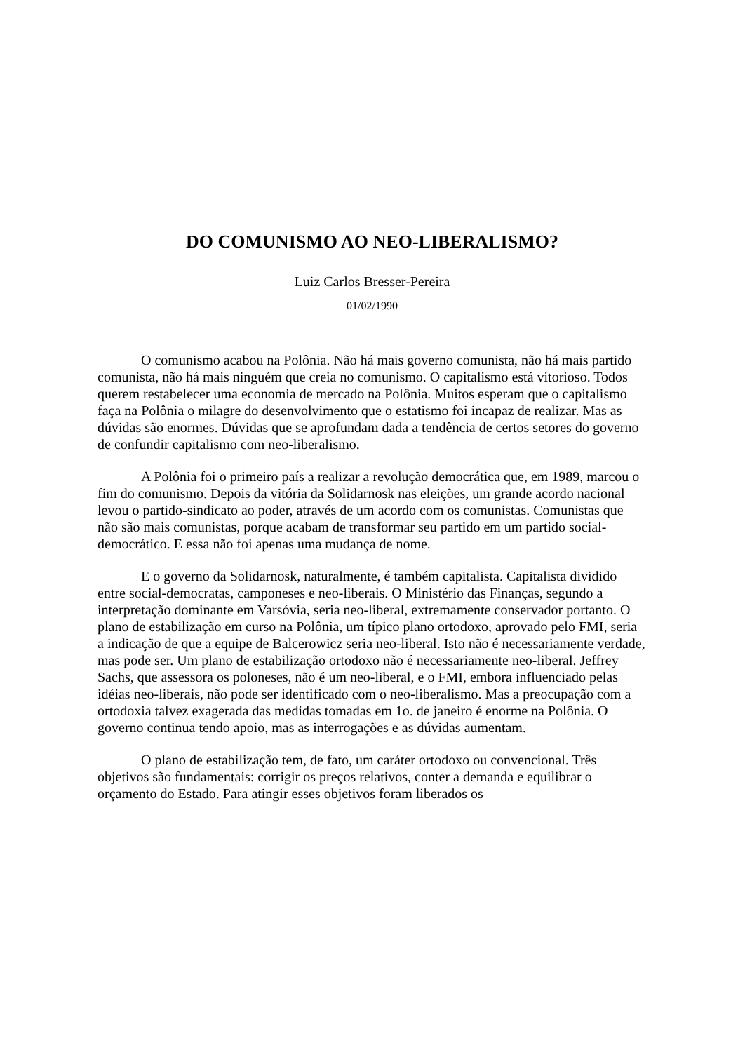DO COMUNISMO AO NEO-LIBERALISMO?
Luiz Carlos Bresser-Pereira
01/02/1990
O comunismo acabou na Polônia. Não há mais governo comunista, não há mais partido comunista, não há mais ninguém que creia no comunismo. O capitalismo está vitorioso. Todos querem restabelecer uma economia de mercado na Polônia. Muitos esperam que o capitalismo faça na Polônia o milagre do desenvolvimento que o estatismo foi incapaz de realizar. Mas as dúvidas são enormes. Dúvidas que se aprofundam dada a tendência de certos setores do governo de confundir capitalismo com neo-liberalismo.
A Polônia foi o primeiro país a realizar a revolução democrática que, em 1989, marcou o fim do comunismo. Depois da vitória da Solidarnosk nas eleições, um grande acordo nacional levou o partido-sindicato ao poder, através de um acordo com os comunistas. Comunistas que não são mais comunistas, porque acabam de transformar seu partido em um partido social-democrático. E essa não foi apenas uma mudança de nome.
E o governo da Solidarnosk, naturalmente, é também capitalista. Capitalista dividido entre social-democratas, camponeses e neo-liberais. O Ministério das Finanças, segundo a interpretação dominante em Varsóvia, seria neo-liberal, extremamente conservador portanto. O plano de estabilização em curso na Polônia, um típico plano ortodoxo, aprovado pelo FMI, seria a indicação de que a equipe de Balcerowicz seria neo-liberal. Isto não é necessariamente verdade, mas pode ser. Um plano de estabilização ortodoxo não é necessariamente neo-liberal. Jeffrey Sachs, que assessora os poloneses, não é um neo-liberal, e o FMI, embora influenciado pelas idéias neo-liberais, não pode ser identificado com o neo-liberalismo. Mas a preocupação com a ortodoxia talvez exagerada das medidas tomadas em 1o. de janeiro é enorme na Polônia. O governo continua tendo apoio, mas as interrogações e as dúvidas aumentam.
O plano de estabilização tem, de fato, um caráter ortodoxo ou convencional. Três objetivos são fundamentais: corrigir os preços relativos, conter a demanda e equilibrar o orçamento do Estado. Para atingir esses objetivos foram liberados os